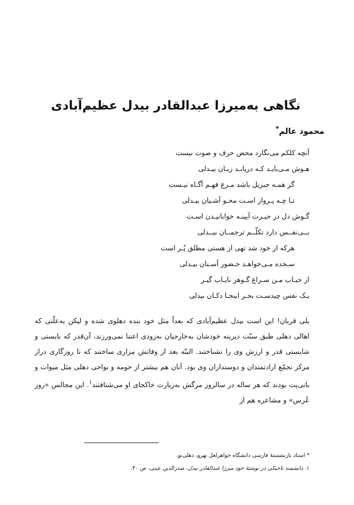نگاهی به‌میرزا عبدالقادر بیدل عظیم‌آبادی
محمود عالم<sup>*</sup>
آنچه کلکم می‌نگارد محض حرف و صوت نیست
هـوش مـی‌بایـد کـه دریابـد زبـان بیـدلی
گر همـه جبریل باشد مـرغ فهـم آگـاه نیـست
تـا چـه پـرواز اسـت محـو آشـیان بیـدلی
گـوش دل در حیـرت آیینـه خوابانیـدن اسـت
بــی‌نفــس دارد تکلّــم ترجمــان بیــدلی
هرکه از خود شد تهی از هستی مطلق پُـر است
سـجده مـی‌خواهـد حـضور آسـتان بیـدلی
از حبـاب مـن سـراغ گـوهر نایـاب گیـر
یـک نفس چیدسـت بحـر اینجـا دکـان بیدلی
بلی قربان! این است بیدل عظیم‌آبادی که بعداً مثل خود بنده دهلوی شده و لیکن به‌علّتی که اهالی دهلی طبق سنّت دیرینه خودشان به‌خارجیان به‌زودی اعتنا نمی‌ورزند، آن‌قدر که بایستی و شایستی قدر و ارزش وی را نشناختند. البتّه بعد از وفاتش مزاری ساختند که تا روزگاری دراز مرکز تجمّع ارادتمندان و دوستداران وی بود. آنان هم بیشتر از حومه و نواحی دهلی مثل میوات و بانی‌پت بودند که هر ساله در سالروز مرگش به‌زیارت خاکجای او می‌شتافتند<sup>۱</sup>. این مجالس «روز عُرس» و مشاعره هم از
* استاد بازنشستهٔ فارسی دانشگاه جواهرلعل نهرو، دهلی‌نو.
۱. دانشمند تاجیکی در نوشتهٔ خود میرزا عبدالقادر بیدل، صدرالدین عینی، ص ۴۰.